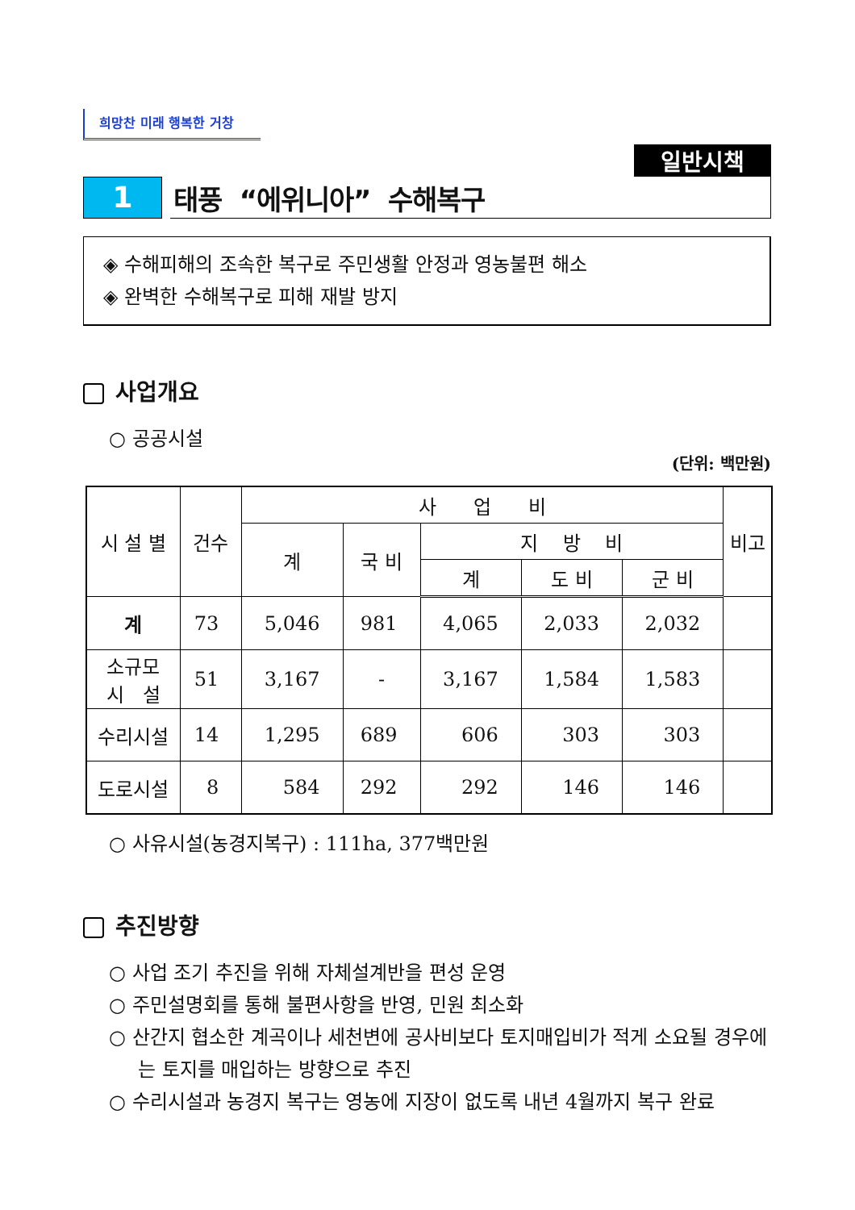희망찬 미래 행복한 거창
일반시책
1
태풍 “에위니아” 수해복구
◈ 수해피해의 조속한 복구로 주민생활 안정과 영농불편 해소
◈ 완벽한 수해복구로 피해 재발 방지
사업개요
○ 공공시설
(단위: 백만원)
| 시 설 별 | 건수 | 사 업 비 | | | | | 비고 |
| --- | --- | --- | --- | --- | --- | --- | --- |
| | | 계 | 국 비 | 지 방 비 | | | |
| | | | | 계 | 도 비 | 군 비 | |
| 계 | 73 | 5,046 | 981 | 4,065 | 2,033 | 2,032 | |
| 소규모 시 설 | 51 | 3,167 | - | 3,167 | 1,584 | 1,583 | |
| 수리시설 | 14 | 1,295 | 689 | 606 | 303 | 303 | |
| 도로시설 | 8 | 584 | 292 | 292 | 146 | 146 | |
○ 사유시설(농경지복구) : 111ha, 377백만원
추진방향
○ 사업 조기 추진을 위해 자체설계반을 편성 운영
○ 주민설명회를 통해 불편사항을 반영, 민원 최소화
○ 산간지 협소한 계곡이나 세천변에 공사비보다 토지매입비가 적게 소요될 경우에는 토지를 매입하는 방향으로 추진
○ 수리시설과 농경지 복구는 영농에 지장이 없도록 내년 4월까지 복구 완료